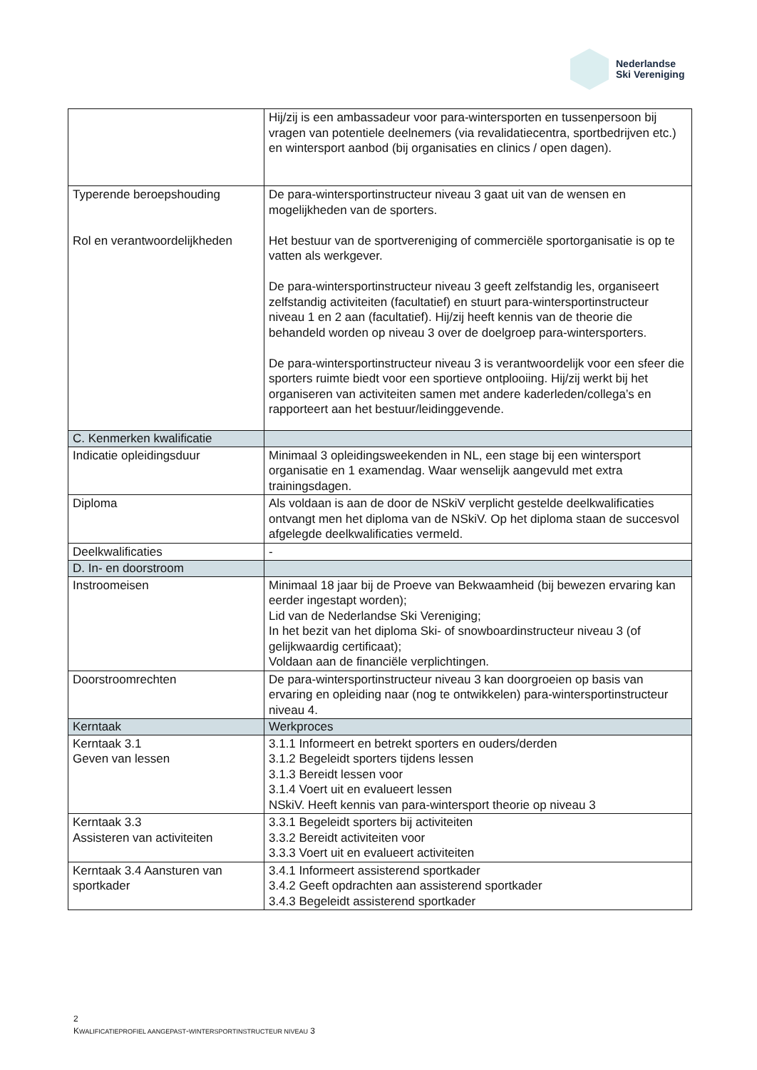Nederlandse
Ski Vereniging
| | Hij/zij is een ambassadeur voor para-wintersporten en tussenpersoon bij vragen van potentiele deelnemers (via revalidatiecentra, sportbedrijven etc.) en wintersport aanbod (bij organisaties en clinics / open dagen). |
| Typerende beroepshouding Rol en verantwoordelijkheden | De para-wintersportinstructeur niveau 3 gaat uit van de wensen en mogelijkheden van de sporters. Het bestuur van de sportvereniging of commerciële sportorganisatie is op te vatten als werkgever. De para-wintersportinstructeur niveau 3 geeft zelfstandig les, organiseert zelfstandig activiteiten (facultatief) en stuurt para-wintersportinstructeur niveau 1 en 2 aan (facultatief). Hij/zij heeft kennis van de theorie die behandeld worden op niveau 3 over de doelgroep para-wintersporters. De para-wintersportinstructeur niveau 3 is verantwoordelijk voor een sfeer die sporters ruimte biedt voor een sportieve ontplooiing. Hij/zij werkt bij het organiseren van activiteiten samen met andere kaderleden/collega’s en rapporteert aan het bestuur/leidinggevende. |
| C. Kenmerken kwalificatie | |
| Indicatie opleidingsduur | Minimaal 3 opleidingsweekenden in NL, een stage bij een wintersport organisatie en 1 examendag. Waar wenselijk aangevuld met extra trainingsdagen. |
| Diploma | Als voldaan is aan de door de NSkiV verplicht gestelde deelkwalificaties ontvangt men het diploma van de NSkiV. Op het diploma staan de succesvol afgelegde deelkwalificaties vermeld. |
| Deelkwalificaties | - |
| D. In- en doorstroom | |
| Instroomeisen | Minimaal 18 jaar bij de Proeve van Bekwaamheid (bij bewezen ervaring kan eerder ingestapt worden); Lid van de Nederlandse Ski Vereniging; In het bezit van het diploma Ski- of snowboardinstructeur niveau 3 (of gelijkwaardig certificaat); Voldaan aan de financiële verplichtingen. |
| Doorstroomrechten | De para-wintersportinstructeur niveau 3 kan doorgroeien op basis van ervaring en opleiding naar (nog te ontwikkelen) para-wintersportinstructeur niveau 4. |
| Kerntaak | Werkproces |
| Kerntaak 3.1 Geven van lessen | 3.1.1 Informeert en betrekt sporters en ouders/derden 3.1.2 Begeleidt sporters tijdens lessen 3.1.3 Bereidt lessen voor 3.1.4 Voert uit en evalueert lessen NSkiV. Heeft kennis van para-wintersport theorie op niveau 3 |
| Kerntaak 3.3 Assisteren van activiteiten | 3.3.1 Begeleidt sporters bij activiteiten 3.3.2 Bereidt activiteiten voor 3.3.3 Voert uit en evalueert activiteiten |
| Kerntaak 3.4 Aansturen van sportkader | 3.4.1 Informeert assisterend sportkader 3.4.2 Geeft opdrachten aan assisterend sportkader 3.4.3 Begeleidt assisterend sportkader |
2
KWALIFICATIEPROFIEL AANGEPAST-WINTERSPORTINSTRUCTEUR NIVEAU 3